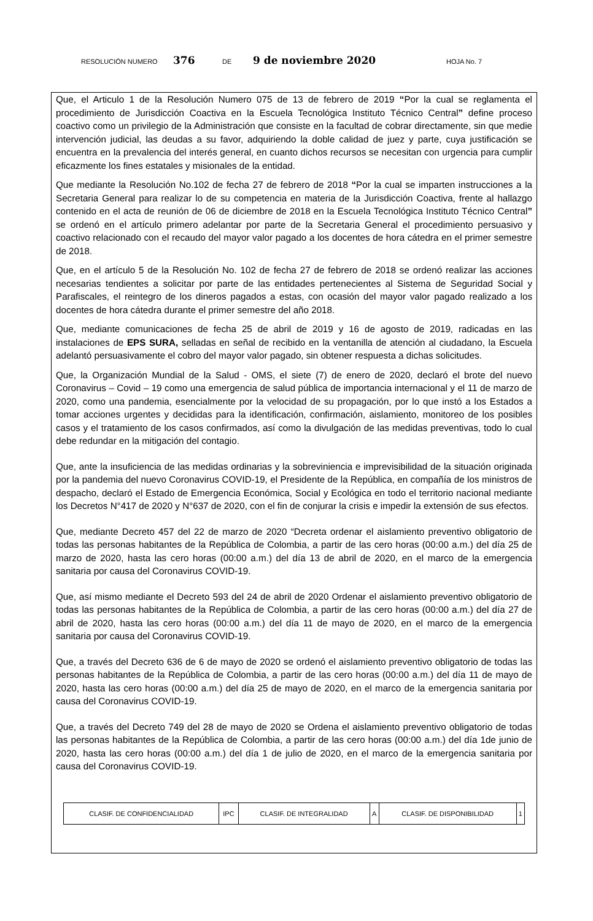RESOLUCIÓN NUMERO 376 DE 9 de noviembre 2020 HOJA No. 7
Que, el Articulo 1 de la Resolución Numero 075 de 13 de febrero de 2019 “Por la cual se reglamenta el procedimiento de Jurisdicción Coactiva en la Escuela Tecnológica Instituto Técnico Central” define proceso coactivo como un privilegio de la Administración que consiste en la facultad de cobrar directamente, sin que medie intervención judicial, las deudas a su favor, adquiriendo la doble calidad de juez y parte, cuya justificación se encuentra en la prevalencia del interés general, en cuanto dichos recursos se necesitan con urgencia para cumplir eficazmente los fines estatales y misionales de la entidad.
Que mediante la Resolución No.102 de fecha 27 de febrero de 2018 “Por la cual se imparten instrucciones a la Secretaria General para realizar lo de su competencia en materia de la Jurisdicción Coactiva, frente al hallazgo contenido en el acta de reunión de 06 de diciembre de 2018 en la Escuela Tecnológica Instituto Técnico Central” se ordenó en el artículo primero adelantar por parte de la Secretaria General el procedimiento persuasivo y coactivo relacionado con el recaudo del mayor valor pagado a los docentes de hora cátedra en el primer semestre de 2018.
Que, en el artículo 5 de la Resolución No. 102 de fecha 27 de febrero de 2018 se ordenó realizar las acciones necesarias tendientes a solicitar por parte de las entidades pertenecientes al Sistema de Seguridad Social y Parafiscales, el reintegro de los dineros pagados a estas, con ocasión del mayor valor pagado realizado a los docentes de hora cátedra durante el primer semestre del año 2018.
Que, mediante comunicaciones de fecha 25 de abril de 2019 y 16 de agosto de 2019, radicadas en las instalaciones de EPS SURA, selladas en señal de recibido en la ventanilla de atención al ciudadano, la Escuela adelantó persuasivamente el cobro del mayor valor pagado, sin obtener respuesta a dichas solicitudes.
Que, la Organización Mundial de la Salud - OMS, el siete (7) de enero de 2020, declaró el brote del nuevo Coronavirus – Covid – 19 como una emergencia de salud pública de importancia internacional y el 11 de marzo de 2020, como una pandemia, esencialmente por la velocidad de su propagación, por lo que instó a los Estados a tomar acciones urgentes y decididas para la identificación, confirmación, aislamiento, monitoreo de los posibles casos y el tratamiento de los casos confirmados, así como la divulgación de las medidas preventivas, todo lo cual debe redundar en la mitigación del contagio.
Que, ante la insuficiencia de las medidas ordinarias y la sobreviniencia e imprevisibilidad de la situación originada por la pandemia del nuevo Coronavirus COVID-19, el Presidente de la República, en compañía de los ministros de despacho, declaró el Estado de Emergencia Económica, Social y Ecológica en todo el territorio nacional mediante los Decretos N°417 de 2020 y N°637 de 2020, con el fin de conjurar la crisis e impedir la extensión de sus efectos.
Que, mediante Decreto 457 del 22 de marzo de 2020 “Decreta ordenar el aislamiento preventivo obligatorio de todas las personas habitantes de la República de Colombia, a partir de las cero horas (00:00 a.m.) del día 25 de marzo de 2020, hasta las cero horas (00:00 a.m.) del día 13 de abril de 2020, en el marco de la emergencia sanitaria por causa del Coronavirus COVID-19.
Que, así mismo mediante el Decreto 593 del 24 de abril de 2020 Ordenar el aislamiento preventivo obligatorio de todas las personas habitantes de la República de Colombia, a partir de las cero horas (00:00 a.m.) del día 27 de abril de 2020, hasta las cero horas (00:00 a.m.) del día 11 de mayo de 2020, en el marco de la emergencia sanitaria por causa del Coronavirus COVID-19.
Que, a través del Decreto 636 de 6 de mayo de 2020 se ordenó el aislamiento preventivo obligatorio de todas las personas habitantes de la República de Colombia, a partir de las cero horas (00:00 a.m.) del día 11 de mayo de 2020, hasta las cero horas (00:00 a.m.) del día 25 de mayo de 2020, en el marco de la emergencia sanitaria por causa del Coronavirus COVID-19.
Que, a través del Decreto 749 del 28 de mayo de 2020 se Ordena el aislamiento preventivo obligatorio de todas las personas habitantes de la República de Colombia, a partir de las cero horas (00:00 a.m.) del día 1de junio de 2020, hasta las cero horas (00:00 a.m.) del día 1 de julio de 2020, en el marco de la emergencia sanitaria por causa del Coronavirus COVID-19.
| CLASIF. DE CONFIDENCIALIDAD | IPC | CLASIF. DE INTEGRALIDAD | A | CLASIF. DE DISPONIBILIDAD | 1 |